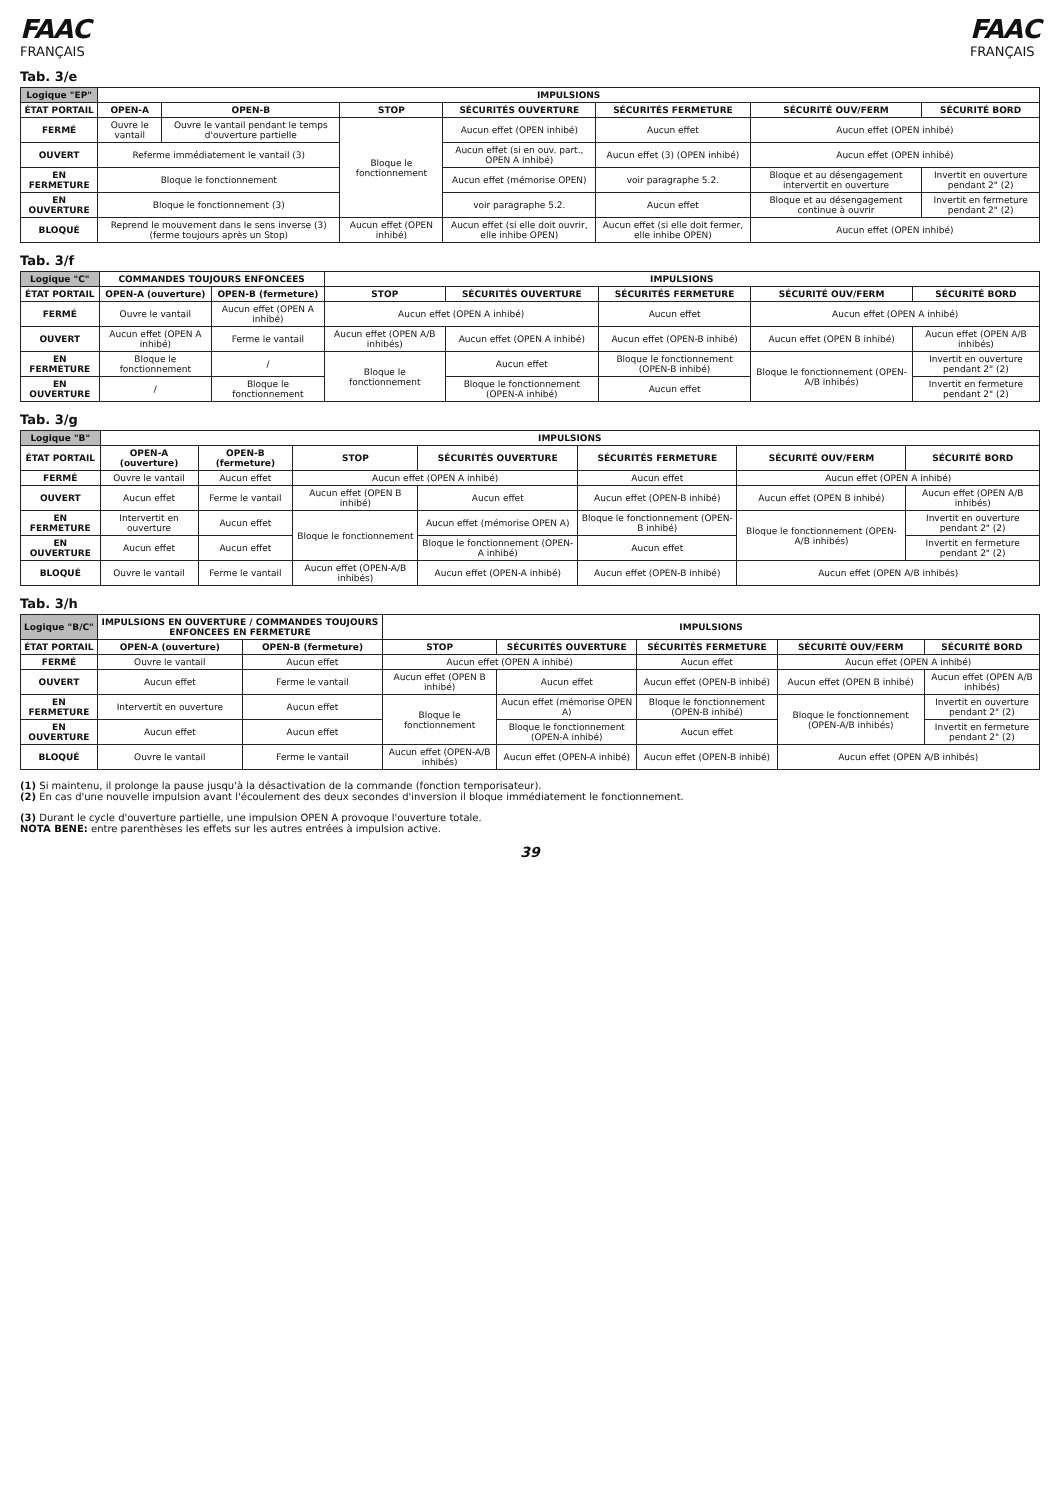FAAC
FRANÇAIS
FAAC
FRANÇAIS
Tab. 3/e
| Logique "EP" | IMPULSIONS | | | | | | |
| --- | --- | --- | --- | --- | --- | --- | --- |
| ÉTAT PORTAIL | OPEN-A | OPEN-B | STOP | SÉCURITÉS OUVERTURE | SÉCURITÉS FERMETURE | SÉCURITÉ OUV/FERM | SÉCURITÉ BORD |
| FERMÉ | Ouvre le vantail | Ouvre le vantail pendant le temps d'ouverture partielle | Bloque le fonctionnement | Aucun effet (OPEN inhibé) | Aucun effet | Aucun effet (OPEN inhibé) | |
| OUVERT | Referme immédiatement le vantail (3) | | | Aucun effet (si en ouv. part., OPEN A inhibé) | Aucun effet (3) (OPEN inhibé) | Aucun effet (OPEN inhibé) | |
| EN FERMETURE | Bloque le fonctionnement | | | Aucun effet (mémorise OPEN) | voir paragraphe 5.2. | Bloque et au désengagement intervertit en ouverture | Invertit en ouverture pendant 2" (2) |
| EN OUVERTURE | Bloque le fonctionnement (3) | | | voir paragraphe 5.2. | Aucun effet | Bloque et au désengagement continue à ouvrir | Invertit en fermeture pendant 2" (2) |
| BLOQUÉ | Reprend le mouvement dans le sens inverse (3) (ferme toujours après un Stop) | | Aucun effet (OPEN inhibé) | Aucun effet (si elle doit ouvrir, elle inhibe OPEN) | Aucun effet (si elle doit fermer, elle inhibe OPEN) | Aucun effet (OPEN inhibé) | |
Tab. 3/f
| Logique "C" | COMMANDES TOUJOURS ENFONCEES | | IMPULSIONS | | | | |
| --- | --- | --- | --- | --- | --- | --- | --- |
| ÉTAT PORTAIL | OPEN-A (ouverture) | OPEN-B (fermeture) | STOP | SÉCURITÉS OUVERTURE | SÉCURITÉS FERMETURE | SÉCURITÉ OUV/FERM | SÉCURITÉ BORD |
| FERMÉ | Ouvre le vantail | Aucun effet (OPEN A inhibé) | Aucun effet (OPEN A inhibé) | | Aucun effet | Aucun effet (OPEN A inhibé) | |
| OUVERT | Aucun effet (OPEN A inhibé) | Ferme le vantail | Aucun effet (OPEN A/B inhibés) | Aucun effet (OPEN A inhibé) | Aucun effet (OPEN-B inhibé) | Aucun effet (OPEN B inhibé) | Aucun effet (OPEN A/B inhibés) |
| EN FERMETURE | Bloque le fonctionnement | / | Bloque le fonctionnement | Aucun effet | Bloque le fonctionnement (OPEN-B inhibé) | Bloque le fonctionnement (OPEN-A/B inhibés) | Invertit en ouverture pendant 2" (2) |
| EN OUVERTURE | / | Bloque le fonctionnement | | Bloque le fonctionnement (OPEN-A inhibé) | Aucun effet | | Invertit en fermeture pendant 2" (2) |
Tab. 3/g
| Logique "B" | IMPULSIONS | | | | | | |
| --- | --- | --- | --- | --- | --- | --- | --- |
| ÉTAT PORTAIL | OPEN-A (ouverture) | OPEN-B (fermeture) | STOP | SÉCURITÉS OUVERTURE | SÉCURITÉS FERMETURE | SÉCURITÉ OUV/FERM | SÉCURITÉ BORD |
| FERMÉ | Ouvre le vantail | Aucun effet | Aucun effet (OPEN A inhibé) | | Aucun effet | Aucun effet (OPEN A inhibé) | |
| OUVERT | Aucun effet | Ferme le vantail | Aucun effet (OPEN B inhibé) | Aucun effet | Aucun effet (OPEN-B inhibé) | Aucun effet (OPEN B inhibé) | Aucun effet (OPEN A/B inhibés) |
| EN FERMETURE | Intervertit en ouverture | Aucun effet | Bloque le fonctionnement | Aucun effet (mémorise OPEN A) | Bloque le fonctionnement (OPEN-B inhibé) | Bloque le fonctionnement (OPEN-A/B inhibés) | Invertit en ouverture pendant 2" (2) |
| EN OUVERTURE | Aucun effet | Aucun effet | | Bloque le fonctionnement (OPEN-A inhibé) | Aucun effet | | Invertit en fermeture pendant 2" (2) |
| BLOQUÉ | Ouvre le vantail | Ferme le vantail | Aucun effet (OPEN-A/B inhibés) | Aucun effet (OPEN-A inhibé) | Aucun effet (OPEN-B inhibé) | Aucun effet (OPEN A/B inhibés) | |
Tab. 3/h
| Logique "B/C" | IMPULSIONS EN OUVERTURE / COMMANDES TOUJOURS ENFONCEES EN FERMETURE | | IMPULSIONS | | | | |
| --- | --- | --- | --- | --- | --- | --- | --- |
| ÉTAT PORTAIL | OPEN-A (ouverture) | OPEN-B (fermeture) | STOP | SÉCURITÉS OUVERTURE | SÉCURITÉS FERMETURE | SÉCURITÉ OUV/FERM | SÉCURITÉ BORD |
| FERMÉ | Ouvre le vantail | Aucun effet | Aucun effet (OPEN A inhibé) | | Aucun effet | Aucun effet (OPEN A inhibé) | |
| OUVERT | Aucun effet | Ferme le vantail | Aucun effet (OPEN B inhibé) | Aucun effet | Aucun effet (OPEN-B inhibé) | Aucun effet (OPEN B inhibé) | Aucun effet (OPEN A/B inhibés) |
| EN FERMETURE | Intervertit en ouverture | Aucun effet | Bloque le fonctionnement | Aucun effet (mémorise OPEN A) | Bloque le fonctionnement (OPEN-B inhibé) | Bloque le fonctionnement (OPEN-A/B inhibés) | Invertit en ouverture pendant 2" (2) |
| EN OUVERTURE | Aucun effet | Aucun effet | | Bloque le fonctionnement (OPEN-A inhibé) | Aucun effet | | Invertit en fermeture pendant 2" (2) |
| BLOQUÉ | Ouvre le vantail | Ferme le vantail | Aucun effet (OPEN-A/B inhibés) | Aucun effet (OPEN-A inhibé) | Aucun effet (OPEN-B inhibé) | Aucun effet (OPEN A/B inhibés) | |
(1) Si maintenu, il prolonge la pause jusqu'à la désactivation de la commande (fonction temporisateur).
(2) En cas d'une nouvelle impulsion avant l'écoulement des deux secondes d'inversion il bloque immédiatement le fonctionnement.
(3) Durant le cycle d'ouverture partielle, une impulsion OPEN A provoque l'ouverture totale.
NOTA BENE: entre parenthèses les effets sur les autres entrées à impulsion active.
39